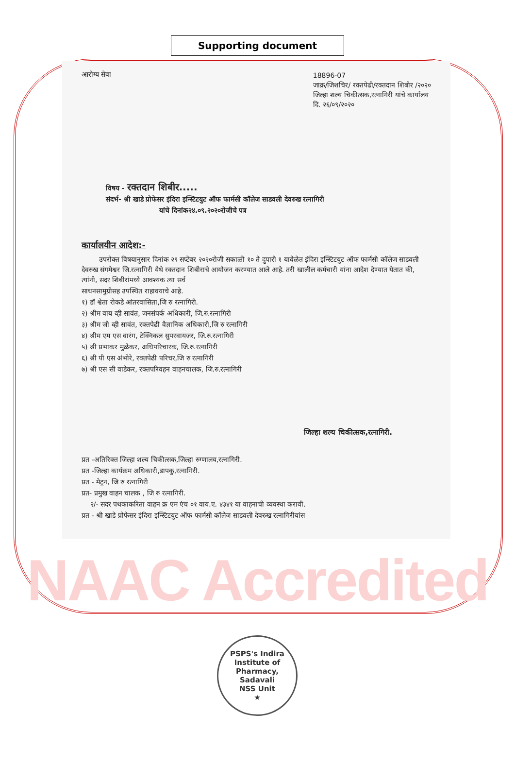Supporting document
आरोग्य सेवा
18896-07
जाक्र/जिशचिर/ रक्तपेढी/रक्तदान शिबीर /२०२०
जिल्हा शल्य चिकीत्सक,रत्नागिरी यांचे कार्यालय
दि. २६/०९/२०२०
विषय - रक्तदान शिबीर.....
संदर्भ- श्री खाडे प्रोफेसर इंदिरा इन्स्टिटयुट ऑफ फार्मसी कॉलेज साडवली देवरुख रत्नागिरी
यांचे दिनांक२४.०९.२०२०रोजीचे पत्र
कार्यालयीन आदेश:-
उपरोक्त विषयानुसार दिनांक २९ सप्टेंबर २०२०रोजी सकाळी १० ते दुपारी १ यावेळेत इंदिरा इन्स्टिटयुट ऑफ फार्मसी कॉलेज साडवली देवरुख संगमेश्वर जि.रत्नागिरी येथे रक्तदान शिबीराचे आयोजन करण्यात आले आहे. तरी खालील कर्मचारी यांना आदेश देण्यात येतात की, त्यांनी, सदर शिबीरांमध्ये आवश्यक त्या सर्व
साधनसामुग्रीसह उपस्थित राहावयाचे आहे.
१) डॉ श्वेता रोकडे आंतरवासिता,जि रु रत्नागिरी.
२) श्रीम वाय व्ही सावंत, जनसंपर्क अधिकारी, जि.रु.रत्नागिरी
३) श्रीम जी व्ही सावंत, रक्तपेढी वैज्ञानिक अधिकारी,जि रु रत्नागिरी
४) श्रीम एम एस वारंग, टेक्निकल सुपरवायजर, जि.रु.रत्नागिरी
५) श्री प्रभाकर मुळेकर, अधिपरिचारक, जि.रु.रत्नागिरी
६) श्री पी एस अंभोरे, रक्तपेढी परिचर,जि रु रत्नागिरी
७) श्री एस सी वाडेकर, रक्तपरिवहन वाहनचालक, जि.रु.रत्नागिरी
जिल्हा शल्य चिकीत्सक,रत्नागिरी.
प्रत -अतिरिक्त जिल्हा शल्य चिकीत्सक,जिल्हा रुग्णालय,रत्नागिरी.
प्रत -जिल्हा कार्यक्रम अधिकारी,डापकु,रत्नागिरी.
प्रत - मेट्रन, जि रु रत्नागिरी
प्रत- प्रमुख वाहन चालक , जि रु रत्नागिरी.
२/- सदर पथकाकरिता वाहन क्र एम एंच ०१ वाय.ए. ४३४१ या वाहनाची व्यवस्था करावी.
प्रत - श्री खाडे प्रोफेसर इंदिरा इन्स्टिटयुट ऑफ फार्मसी कॉलेज साडवली देवरुख रत्नागिरीयांस
NAAC Accredited
PSPS's Indira Institute of Pharmacy, Sadavali
NSS Unit
★